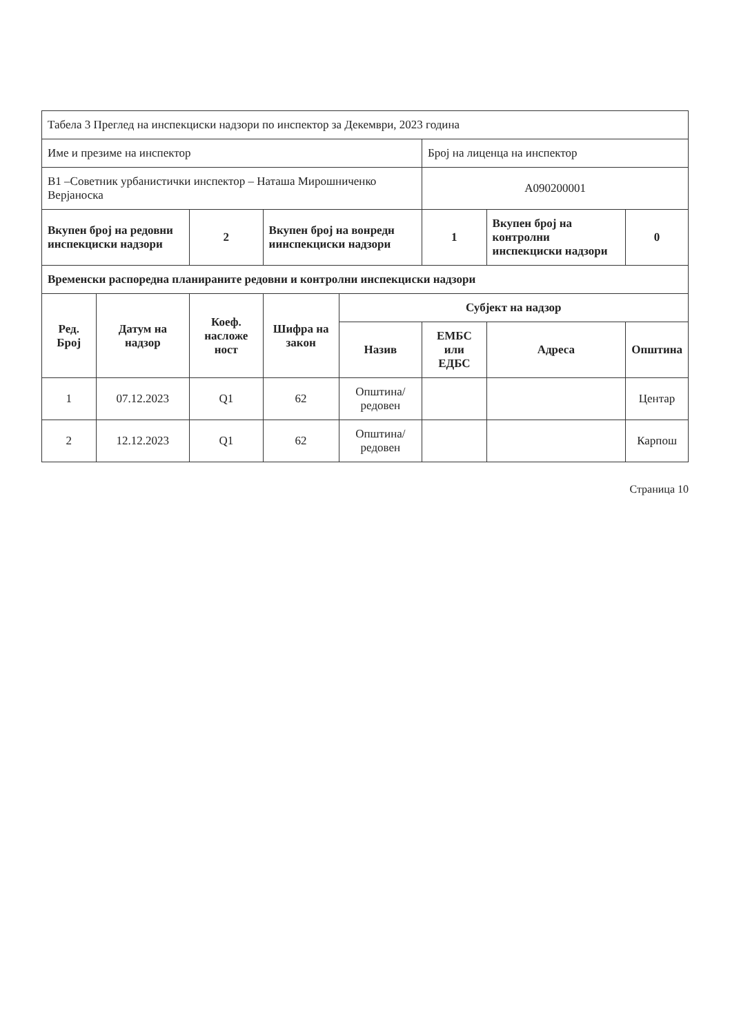| Табела 3 Преглед на инспекциски надзори по инспектор за Декември, 2023 година | | | | | | | |
| Име и презиме на инспектор | | | | | Број на лиценца на инспектор | | |
| В1 –Советник урбанистички инспектор – Наташа Мирошниченко Верјаноска | | | | | А090200001 | | |
| Вкупен број на редовни инспекциски надзори | | 2 | Вкупен број на вонредн иинспекциски надзори | | 1 | Вкупен број на контролни инспекциски надзори | 0 |
| Временски распоредна планираните редовни и контролни инспекциски надзори | | | | | | | |
| Ред. Број | Датум на надзор | Коеф. насложе ност | Шифра на закон | Субјект на надзор | | | |
| | | | | Назив | ЕМБС или ЕДБС | Адреса | Општина |
| 1 | 07.12.2023 | Q1 | 62 | Општина/редовен | | | Центар |
| 2 | 12.12.2023 | Q1 | 62 | Општина/редовен | | | Карпош |
Страница 10